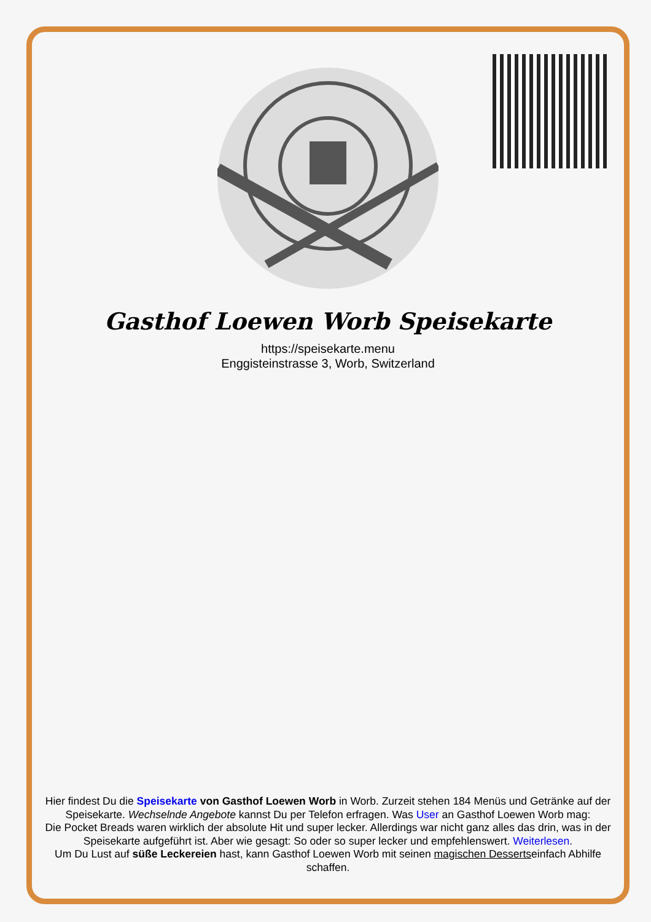Gasthof Loewen Worb Speisekarte
https://speisekarte.menu
Enggisteinstrasse 3, Worb, Switzerland
Hier findest Du die Speisekarte von Gasthof Loewen Worb in Worb. Zurzeit stehen 184 Menüs und Getränke auf der Speisekarte. Wechselnde Angebote kannst Du per Telefon erfragen. Was User an Gasthof Loewen Worb mag:
Die Pocket Breads waren wirklich der absolute Hit und super lecker. Allerdings war nicht ganz alles das drin, was in der Speisekarte aufgeführt ist. Aber wie gesagt: So oder so super lecker und empfehlenswert. Weiterlesen.
Um Du Lust auf süße Leckereien hast, kann Gasthof Loewen Worb mit seinen magischen Dessertseinfach Abhilfe schaffen.